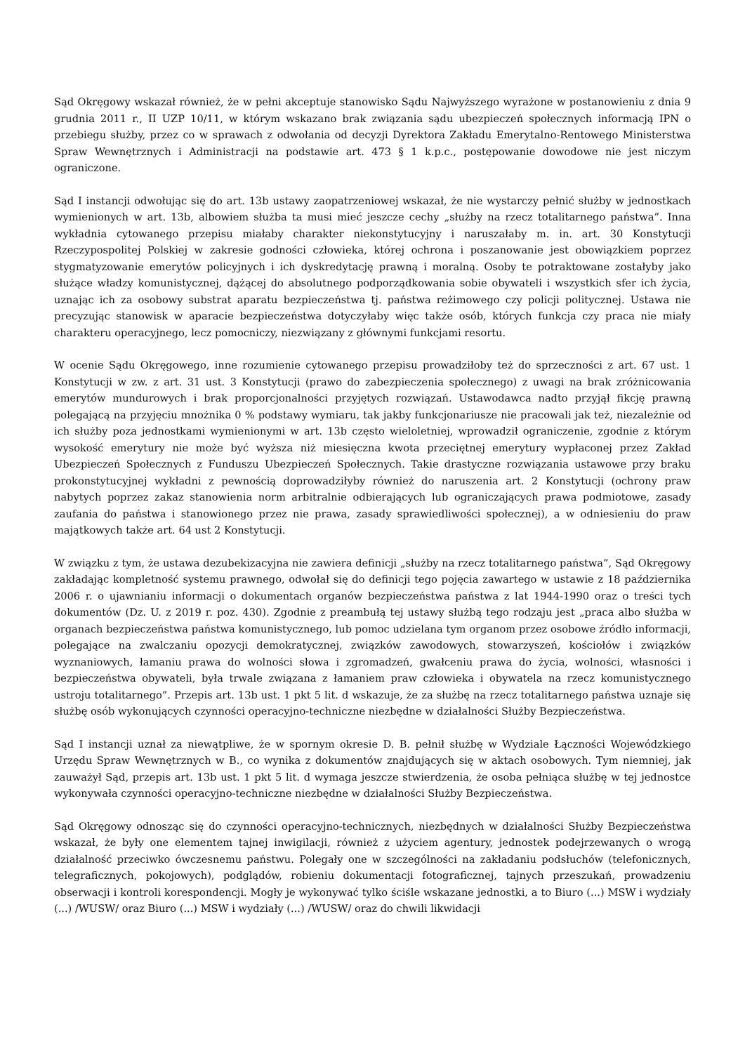Sąd Okręgowy wskazał również, że w pełni akceptuje stanowisko Sądu Najwyższego wyrażone w postanowieniu z dnia 9 grudnia 2011 r., II UZP 10/11, w którym wskazano brak związania sądu ubezpieczeń społecznych informacją IPN o przebiegu służby, przez co w sprawach z odwołania od decyzji Dyrektora Zakładu Emerytalno-Rentowego Ministerstwa Spraw Wewnętrznych i Administracji na podstawie art. 473 § 1 k.p.c., postępowanie dowodowe nie jest niczym ograniczone.
Sąd I instancji odwołując się do art. 13b ustawy zaopatrzeniowej wskazał, że nie wystarczy pełnić służby w jednostkach wymienionych w art. 13b, albowiem służba ta musi mieć jeszcze cechy „służby na rzecz totalitarnego państwa”. Inna wykładnia cytowanego przepisu miałaby charakter niekonstytucyjny i naruszałaby m. in. art. 30 Konstytucji Rzeczypospolitej Polskiej w zakresie godności człowieka, której ochrona i poszanowanie jest obowiązkiem poprzez stygmatyzowanie emerytów policyjnych i ich dyskredytację prawną i moralną. Osoby te potraktowane zostałyby jako służące władzy komunistycznej, dążącej do absolutnego podporządkowania sobie obywateli i wszystkich sfer ich życia, uznając ich za osobowy substrat aparatu bezpieczeństwa tj. państwa reżimowego czy policji politycznej. Ustawa nie precyzując stanowisk w aparacie bezpieczeństwa dotyczyłaby więc także osób, których funkcja czy praca nie miały charakteru operacyjnego, lecz pomocniczy, niezwiązany z głównymi funkcjami resortu.
W ocenie Sądu Okręgowego, inne rozumienie cytowanego przepisu prowadziłoby też do sprzeczności z art. 67 ust. 1 Konstytucji w zw. z art. 31 ust. 3 Konstytucji (prawo do zabezpieczenia społecznego) z uwagi na brak zróżnicowania emerytów mundurowych i brak proporcjonalności przyjętych rozwiązań. Ustawodawca nadto przyjął fikcję prawną polegającą na przyjęciu mnożnika 0 % podstawy wymiaru, tak jakby funkcjonariusze nie pracowali jak też, niezależnie od ich służby poza jednostkami wymienionymi w art. 13b często wieloletniej, wprowadził ograniczenie, zgodnie z którym wysokość emerytury nie może być wyższa niż miesięczna kwota przeciętnej emerytury wypłaconej przez Zakład Ubezpieczeń Społecznych z Funduszu Ubezpieczeń Społecznych. Takie drastyczne rozwiązania ustawowe przy braku prokonstytucyjnej wykładni z pewnością doprowadziłyby również do naruszenia art. 2 Konstytucji (ochrony praw nabytych poprzez zakaz stanowienia norm arbitralnie odbierających lub ograniczających prawa podmiotowe, zasady zaufania do państwa i stanowionego przez nie prawa, zasady sprawiedliwości społecznej), a w odniesieniu do praw majątkowych także art. 64 ust 2 Konstytucji.
W związku z tym, że ustawa dezubekizacyjna nie zawiera definicji „służby na rzecz totalitarnego państwa”, Sąd Okręgowy zakładając kompletność systemu prawnego, odwołał się do definicji tego pojęcia zawartego w ustawie z 18 października 2006 r. o ujawnianiu informacji o dokumentach organów bezpieczeństwa państwa z lat 1944-1990 oraz o treści tych dokumentów (Dz. U. z 2019 r. poz. 430). Zgodnie z preambułą tej ustawy służbą tego rodzaju jest „praca albo służba w organach bezpieczeństwa państwa komunistycznego, lub pomoc udzielana tym organom przez osobowe źródło informacji, polegające na zwalczaniu opozycji demokratycznej, związków zawodowych, stowarzyszeń, kościołów i związków wyznaniowych, łamaniu prawa do wolności słowa i zgromadzeń, gwałceniu prawa do życia, wolności, własności i bezpieczeństwa obywateli, była trwale związana z łamaniem praw człowieka i obywatela na rzecz komunistycznego ustroju totalitarnego”. Przepis art. 13b ust. 1 pkt 5 lit. d wskazuje, że za służbę na rzecz totalitarnego państwa uznaje się służbę osób wykonujących czynności operacyjno-techniczne niezbędne w działalności Służby Bezpieczeństwa.
Sąd I instancji uznał za niewątpliwe, że w spornym okresie D. B. pełnił służbę w Wydziale Łączności Wojewódzkiego Urzędu Spraw Wewnętrznych w B., co wynika z dokumentów znajdujących się w aktach osobowych. Tym niemniej, jak zauważył Sąd, przepis art. 13b ust. 1 pkt 5 lit. d wymaga jeszcze stwierdzenia, że osoba pełniąca służbę w tej jednostce wykonywała czynności operacyjno-techniczne niezbędne w działalności Służby Bezpieczeństwa.
Sąd Okręgowy odnosząc się do czynności operacyjno-technicznych, niezbędnych w działalności Służby Bezpieczeństwa wskazał, że były one elementem tajnej inwigilacji, również z użyciem agentury, jednostek podejrzewanych o wrogą działalność przeciwko ówczesnemu państwu. Polegały one w szczególności na zakładaniu podsłuchów (telefonicznych, telegraficznych, pokojowych), podglądów, robieniu dokumentacji fotograficznej, tajnych przeszukań, prowadzeniu obserwacji i kontroli korespondencji. Mogły je wykonywać tylko ściśle wskazane jednostki, a to Biuro (...) MSW i wydziały (...) /WUSW/ oraz Biuro (...) MSW i wydziały (...) /WUSW/ oraz do chwili likwidacji